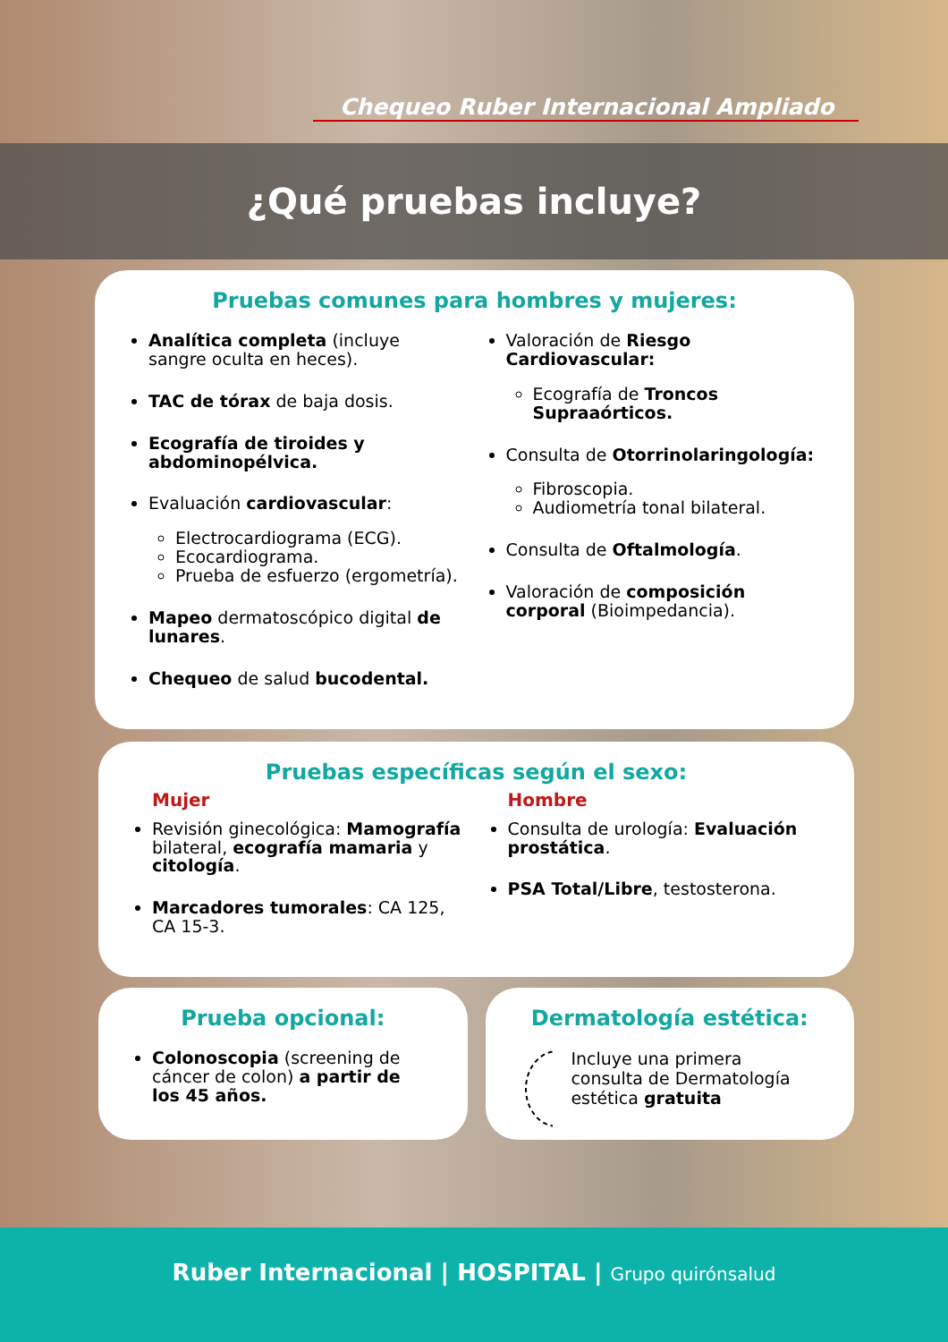Chequeo Ruber Internacional Ampliado
¿Qué pruebas incluye?
Pruebas comunes para hombres y mujeres:
Analítica completa (incluye sangre oculta en heces).
TAC de tórax de baja dosis.
Ecografía de tiroides y abdominopélvica.
Evaluación cardiovascular:
Electrocardiograma (ECG).
Ecocardiograma.
Prueba de esfuerzo (ergometría).
Mapeo dermatoscópico digital de lunares.
Chequeo de salud bucodental.
Valoración de Riesgo Cardiovascular:
Ecografía de Troncos Supraaórticos.
Consulta de Otorrinolaringología:
Fibroscopia.
Audiometría tonal bilateral.
Consulta de Oftalmología.
Valoración de composición corporal (Bioimpedancia).
Pruebas específicas según el sexo:
Mujer
Revisión ginecológica: Mamografía bilateral, ecografía mamaria y citología.
Marcadores tumorales: CA 125, CA 15-3.
Hombre
Consulta de urología: Evaluación prostática.
PSA Total/Libre, testosterona.
Prueba opcional:
Colonoscopia (screening de cáncer de colon) a partir de los 45 años.
Dermatología estética:
Incluye una primera consulta de Dermatología estética gratuita
Ruber Internacional | HOSPITAL | Grupo quirónsalud